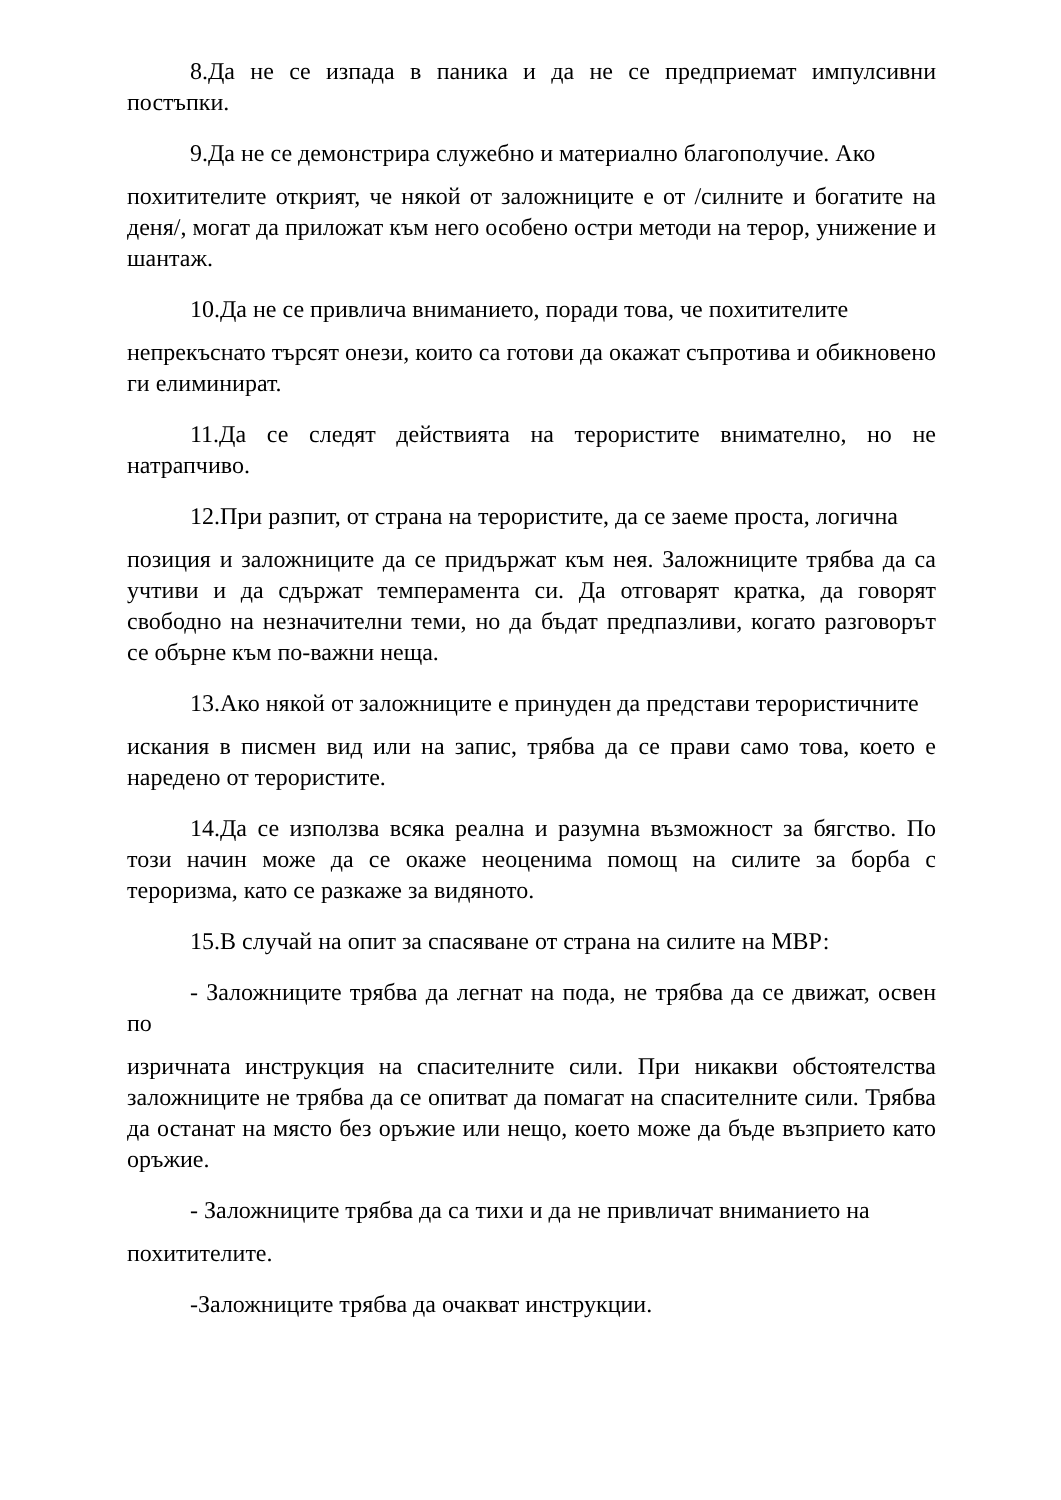8.Да не се изпада в паника и да не се предприемат импулсивни постъпки.
9.Да не се демонстрира служебно и материално благополучие. Ако
похитителите открият, че някой от заложниците е от /силните и богатите на деня/, могат да приложат към него особено остри методи на терор, унижение и шантаж.
10.Да не се привлича вниманието, поради това, че похитителите
непрекъснато търсят онези, които са готови да окажат съпротива и обикновено ги елиминират.
11.Да се следят действията на терористите внимателно, но не натрапчиво.
12.При разпит, от страна на терористите, да се заеме проста, логична
позиция и заложниците да се придържат към нея. Заложниците трябва да са учтиви и да сдържат темперамента си. Да отговарят кратка, да говорят свободно на незначителни теми, но да бъдат предпазливи, когато разговорът се обърне към по-важни неща.
13.Ако някой от заложниците е принуден да представи терористичните
искания в писмен вид или на запис, трябва да се прави само това, което е наредено от терористите.
14.Да се използва всяка реална и разумна възможност за бягство. По този начин може да се окаже неоценима помощ на силите за борба с тероризма, като се разкаже за видяното.
15.В случай на опит за спасяване от страна на силите на МВР:
- Заложниците трябва да легнат на пода, не трябва да се движат, освен по
изричната инструкция на спасителните сили. При никакви обстоятелства заложниците не трябва да се опитват да помагат на спасителните сили. Трябва да останат на място без оръжие или нещо, което може да бъде възприето като оръжие.
- Заложниците трябва да са тихи и да не привличат вниманието на
похитителите.
-Заложниците трябва да очакват инструкции.